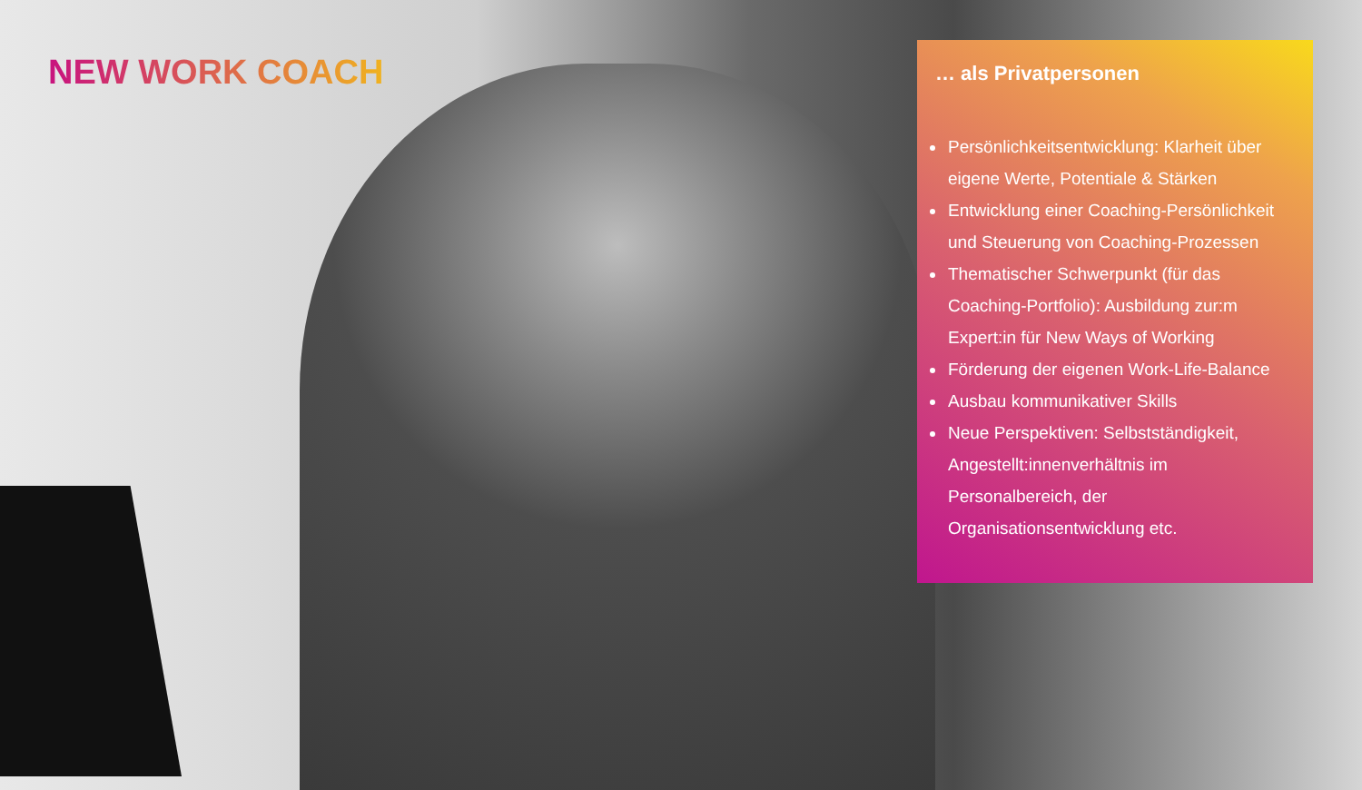NEW WORK COACH
… als Privatpersonen
Persönlichkeitsentwicklung: Klarheit über eigene Werte, Potentiale & Stärken
Entwicklung einer Coaching-Persönlichkeit und Steuerung von Coaching-Prozessen
Thematischer Schwerpunkt (für das Coaching-Portfolio): Ausbildung zur:m Expert:in für New Ways of Working
Förderung der eigenen Work-Life-Balance
Ausbau kommunikativer Skills
Neue Perspektiven: Selbstständigkeit, Angestellt:innenverhältnis im Personalbereich, der Organisationsentwicklung etc.